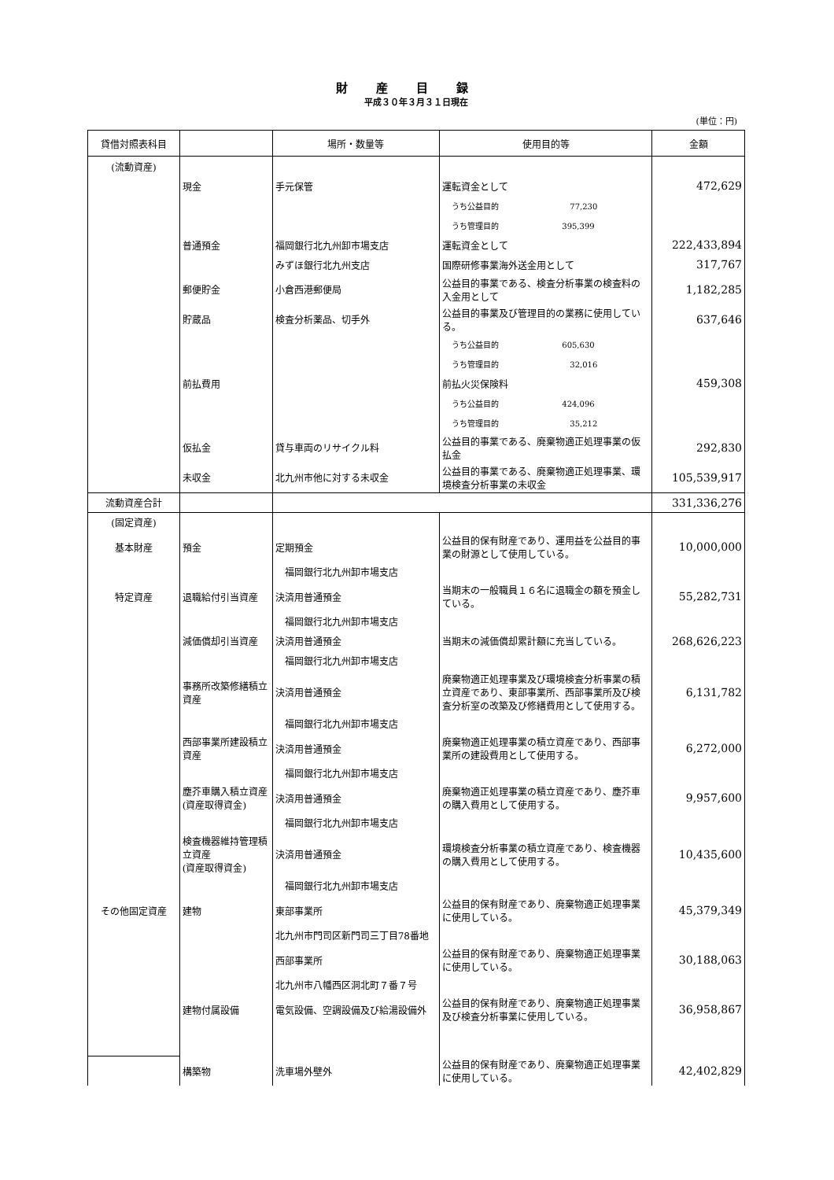財産目録
平成３０年３月３１日現在
(単位：円)
| 貸借対照表科目 | | 場所・数量等 | 使用目的等 | 金額 |
| --- | --- | --- | --- | --- |
| (流動資産) | | | | |
| | 現金 | 手元保管 | 運転資金として | 472,629 |
| | | | うち公益目的 77,230 | |
| | | | うち管理目的 395,399 | |
| | 普通預金 | 福岡銀行北九州卸市場支店 | 運転資金として | 222,433,894 |
| | | みずほ銀行北九州支店 | 国際研修事業海外送金用として | 317,767 |
| | 郵便貯金 | 小倉西港郵便局 | 公益目的事業である、検査分析事業の検査料の入金用として | 1,182,285 |
| | 貯蔵品 | 検査分析薬品、切手外 | 公益目的事業及び管理目的の業務に使用している。 | 637,646 |
| | | | うち公益目的 605,630 | |
| | | | うち管理目的 32,016 | |
| | 前払費用 | | 前払火災保険料 | 459,308 |
| | | | うち公益目的 424,096 | |
| | | | うち管理目的 35,212 | |
| | 仮払金 | 貸与車両のリサイクル料 | 公益目的事業である、廃棄物適正処理事業の仮払金 | 292,830 |
| | 未収金 | 北九州市他に対する未収金 | 公益目的事業である、廃棄物適正処理事業、環境検査分析事業の未収金 | 105,539,917 |
| 流動資産合計 | | | | 331,336,276 |
| (固定資産) | | | | |
| 基本財産 | 預金 | 定期預金 | 公益目的保有財産であり、運用益を公益目的事業の財源として使用している。 | 10,000,000 |
| | | 福岡銀行北九州卸市場支店 | | |
| 特定資産 | 退職給付引当資産 | 決済用普通預金 | 当期末の一般職員１６名に退職金の額を預金している。 | 55,282,731 |
| | | 福岡銀行北九州卸市場支店 | | |
| | 減価償却引当資産 | 決済用普通預金 | 当期末の減価償却累計額に充当している。 | 268,626,223 |
| | | 福岡銀行北九州卸市場支店 | | |
| | 事務所改築修繕積立資産 | 決済用普通預金 | 廃棄物適正処理事業及び環境検査分析事業の積立資産であり、東部事業所、西部事業所及び検査分析室の改築及び修繕費用として使用する。 | 6,131,782 |
| | | 福岡銀行北九州卸市場支店 | | |
| | 西部事業所建設積立資産 | 決済用普通預金 | 廃棄物適正処理事業の積立資産であり、西部事業所の建設費用として使用する。 | 6,272,000 |
| | | 福岡銀行北九州卸市場支店 | | |
| | 塵芥車購入積立資産 (資産取得資金) | 決済用普通預金 | 廃棄物適正処理事業の積立資産であり、塵芥車の購入費用として使用する。 | 9,957,600 |
| | | 福岡銀行北九州卸市場支店 | | |
| | 検査機器維持管理積立資産 (資産取得資金) | 決済用普通預金 | 環境検査分析事業の積立資産であり、検査機器の購入費用として使用する。 | 10,435,600 |
| | | 福岡銀行北九州卸市場支店 | | |
| その他固定資産 | 建物 | 東部事業所 | 公益目的保有財産であり、廃棄物適正処理事業に使用している。 | 45,379,349 |
| | | 北九州市門司区新門司三丁目78番地 | | |
| | | 西部事業所 | 公益目的保有財産であり、廃棄物適正処理事業に使用している。 | 30,188,063 |
| | | 北九州市八幡西区洞北町７番７号 | | |
| | 建物付属設備 | 電気設備、空調設備及び給湯設備外 | 公益目的保有財産であり、廃棄物適正処理事業及び検査分析事業に使用している。 | 36,958,867 |
| | 構築物 | 洗車場外壁外 | 公益目的保有財産であり、廃棄物適正処理事業に使用している。 | 42,402,829 |